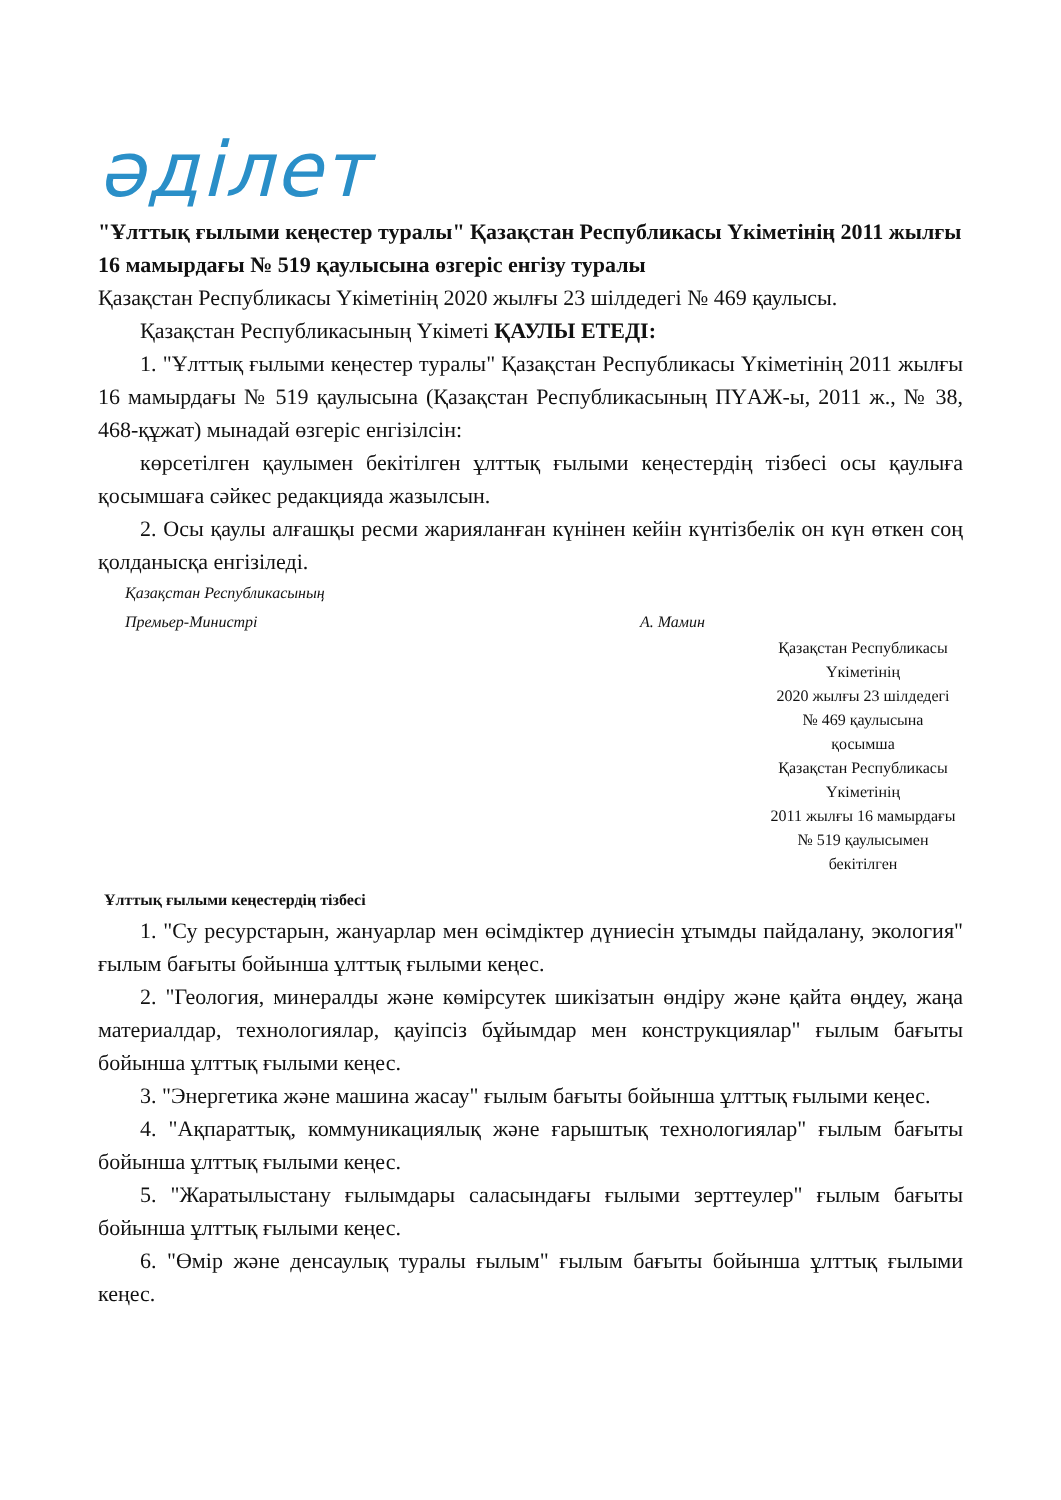әділет
"Ұлттық ғылыми кеңестер туралы" Қазақстан Республикасы Үкіметінің 2011 жылғы 16 мамырдағы № 519 қаулысына өзгеріс енгізу туралы
Қазақстан Республикасы Үкіметінің 2020 жылғы 23 шілдедегі № 469 қаулысы.
Қазақстан Республикасының Үкіметі ҚАУЛЫ ЕТЕДІ:
1. "Ұлттық ғылыми кеңестер туралы" Қазақстан Республикасы Үкіметінің 2011 жылғы 16 мамырдағы № 519 қаулысына (Қазақстан Республикасының ПҮАЖ-ы, 2011 ж., № 38, 468-құжат) мынадай өзгеріс енгізілсін:
көрсетілген қаулымен бекітілген ұлттық ғылыми кеңестердің тізбесі осы қаулыға қосымшаға сәйкес редакцияда жазылсын.
2. Осы қаулы алғашқы ресми жарияланған күнінен кейін күнтізбелік он күн өткен соң қолданысқа енгізіледі.
Қазақстан Республикасының
Премьер-Министрі А. Мамин
Қазақстан Республикасы
Үкіметінің
2020 жылғы 23 шілдедегі
№ 469 қаулысына
қосымша
Қазақстан Республикасы
Үкіметінің
2011 жылғы 16 мамырдағы
№ 519 қаулысымен
бекітілген
Ұлттық ғылыми кеңестердің тізбесі
1. "Су ресурстарын, жануарлар мен өсімдіктер дүниесін ұтымды пайдалану, экология" ғылым бағыты бойынша ұлттық ғылыми кеңес.
2. "Геология, минералды және көмірсутек шикізатын өндіру және қайта өңдеу, жаңа материалдар, технологиялар, қауіпсіз бұйымдар мен конструкциялар" ғылым бағыты бойынша ұлттық ғылыми кеңес.
3. "Энергетика және машина жасау" ғылым бағыты бойынша ұлттық ғылыми кеңес.
4. "Ақпараттық, коммуникациялық және ғарыштық технологиялар" ғылым бағыты бойынша ұлттық ғылыми кеңес.
5. "Жаратылыстану ғылымдары саласындағы ғылыми зерттеулер" ғылым бағыты бойынша ұлттық ғылыми кеңес.
6. "Өмір және денсаулық туралы ғылым" ғылым бағыты бойынша ұлттық ғылыми кеңес.